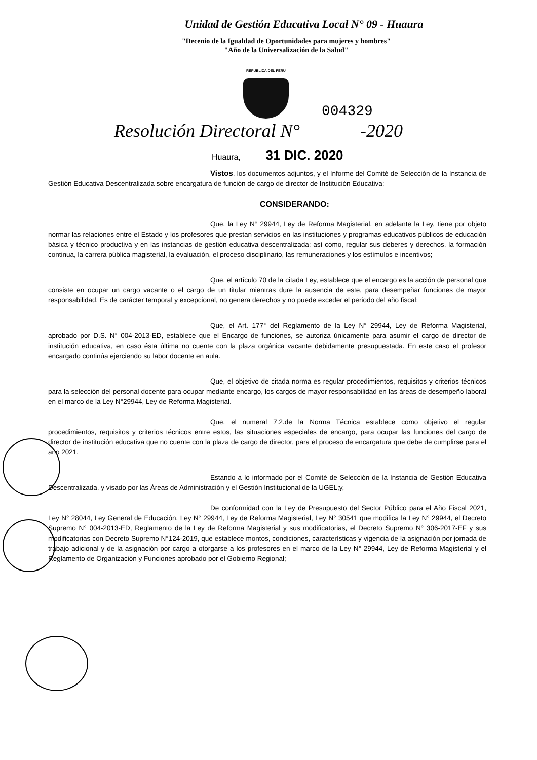Unidad de Gestión Educativa Local N° 09 - Huaura
"Decenio de la Igualdad de Oportunidades para mujeres y hombres"
"Año de la Universalización de la Salud"
REPUBLICA DEL PERU
004329
Resolución Directoral N° -2020
Huaura, 31 DIC. 2020
Vistos, los documentos adjuntos, y el Informe del Comité de Selección de la Instancia de Gestión Educativa Descentralizada sobre encargatura de función de cargo de director de Institución Educativa;
CONSIDERANDO:
Que, la Ley N° 29944, Ley de Reforma Magisterial, en adelante la Ley, tiene por objeto normar las relaciones entre el Estado y los profesores que prestan servicios en las instituciones y programas educativos públicos de educación básica y técnico productiva y en las instancias de gestión educativa descentralizada; así como, regular sus deberes y derechos, la formación continua, la carrera pública magisterial, la evaluación, el proceso disciplinario, las remuneraciones y los estímulos e incentivos;
Que, el artículo 70 de la citada Ley, establece que el encargo es la acción de personal que consiste en ocupar un cargo vacante o el cargo de un titular mientras dure la ausencia de este, para desempeñar funciones de mayor responsabilidad. Es de carácter temporal y excepcional, no genera derechos y no puede exceder el periodo del año fiscal;
Que, el Art. 177° del Reglamento de la Ley N° 29944, Ley de Reforma Magisterial, aprobado por D.S. N° 004-2013-ED, establece que el Encargo de funciones, se autoriza únicamente para asumir el cargo de director de institución educativa, en caso ésta última no cuente con la plaza orgánica vacante debidamente presupuestada. En este caso el profesor encargado continúa ejerciendo su labor docente en aula.
Que, el objetivo de citada norma es regular procedimientos, requisitos y criterios técnicos para la selección del personal docente para ocupar mediante encargo, los cargos de mayor responsabilidad en las áreas de desempeño laboral en el marco de la Ley N°29944, Ley de Reforma Magisterial.
Que, el numeral 7.2.de la Norma Técnica establece como objetivo el regular procedimientos, requisitos y criterios técnicos entre estos, las situaciones especiales de encargo, para ocupar las funciones del cargo de director de institución educativa que no cuente con la plaza de cargo de director, para el proceso de encargatura que debe de cumplirse para el año 2021.
Estando a lo informado por el Comité de Selección de la Instancia de Gestión Educativa Descentralizada, y visado por las Áreas de Administración y el Gestión Institucional de la UGEL;y,
De conformidad con la Ley de Presupuesto del Sector Público para el Año Fiscal 2021, Ley N° 28044, Ley General de Educación, Ley N° 29944, Ley de Reforma Magisterial, Ley N° 30541 que modifica la Ley N° 29944, el Decreto Supremo N° 004-2013-ED, Reglamento de la Ley de Reforma Magisterial y sus modificatorias, el Decreto Supremo N° 306-2017-EF y sus modificatorias con Decreto Supremo N°124-2019, que establece montos, condiciones, características y vigencia de la asignación por jornada de trabajo adicional y de la asignación por cargo a otorgarse a los profesores en el marco de la Ley N° 29944, Ley de Reforma Magisterial y el Reglamento de Organización y Funciones aprobado por el Gobierno Regional;